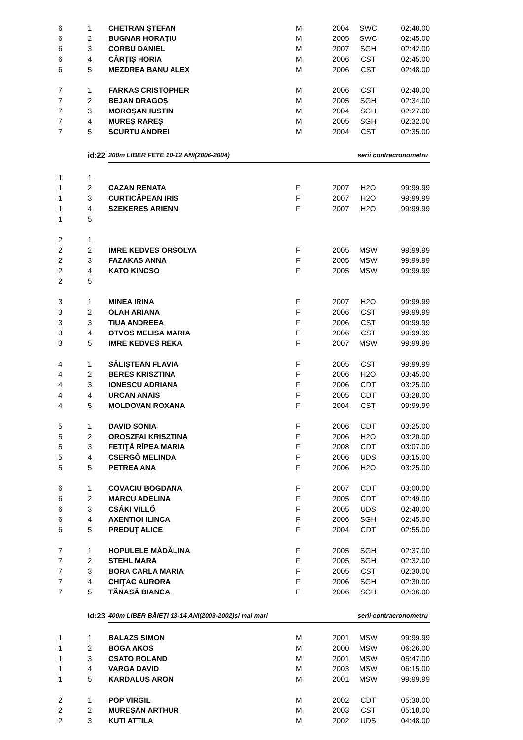| 6 | 1 | CHETRAN ȘTEFAN | M | 2004 | SWC | 02:48.00 |
| 6 | 2 | BUGNAR HORAȚIU | M | 2005 | SWC | 02:45.00 |
| 6 | 3 | CORBU DANIEL | M | 2007 | SGH | 02:42.00 |
| 6 | 4 | CÂRȚIȘ HORIA | M | 2006 | CST | 02:45.00 |
| 6 | 5 | MEZDREA BANU ALEX | M | 2006 | CST | 02:48.00 |
| 7 | 1 | FARKAS CRISTOPHER | M | 2006 | CST | 02:40.00 |
| 7 | 2 | BEJAN DRAGOȘ | M | 2005 | SGH | 02:34.00 |
| 7 | 3 | MOROȘAN IUSTIN | M | 2004 | SGH | 02:27.00 |
| 7 | 4 | MUREȘ RAREȘ | M | 2005 | SGH | 02:32.00 |
| 7 | 5 | SCURTU ANDREI | M | 2004 | CST | 02:35.00 |
| | id:22 | 200m LIBER FETE 10-12 ANI(2006-2004) | | | serii contracronometru | |
| 1 | 1 | | | | | |
| 1 | 2 | CAZAN RENATA | F | 2007 | H2O | 99:99.99 |
| 1 | 3 | CURTICĂPEAN IRIS | F | 2007 | H2O | 99:99.99 |
| 1 | 4 | SZEKERES ARIENN | F | 2007 | H2O | 99:99.99 |
| 1 | 5 | | | | | |
| 2 | 1 | | | | | |
| 2 | 2 | IMRE KEDVES ORSOLYA | F | 2005 | MSW | 99:99.99 |
| 2 | 3 | FAZAKAS ANNA | F | 2005 | MSW | 99:99.99 |
| 2 | 4 | KATO KINCSO | F | 2005 | MSW | 99:99.99 |
| 2 | 5 | | | | | |
| 3 | 1 | MINEA IRINA | F | 2007 | H2O | 99:99.99 |
| 3 | 2 | OLAH ARIANA | F | 2006 | CST | 99:99.99 |
| 3 | 3 | TIUA ANDREEA | F | 2006 | CST | 99:99.99 |
| 3 | 4 | OTVOS MELISA MARIA | F | 2006 | CST | 99:99.99 |
| 3 | 5 | IMRE KEDVES REKA | F | 2007 | MSW | 99:99.99 |
| 4 | 1 | SĂLIȘTEAN FLAVIA | F | 2005 | CST | 99:99.99 |
| 4 | 2 | BERES KRISZTINA | F | 2006 | H2O | 03:45.00 |
| 4 | 3 | IONESCU ADRIANA | F | 2006 | CDT | 03:25.00 |
| 4 | 4 | URCAN ANAIS | F | 2005 | CDT | 03:28.00 |
| 4 | 5 | MOLDOVAN ROXANA | F | 2004 | CST | 99:99.99 |
| 5 | 1 | DAVID SONIA | F | 2006 | CDT | 03:25.00 |
| 5 | 2 | OROSZFAI KRISZTINA | F | 2006 | H2O | 03:20.00 |
| 5 | 3 | FETIŢĂ RÎPEA MARIA | F | 2008 | CDT | 03:07.00 |
| 5 | 4 | CSERGŐ MELINDA | F | 2006 | UDS | 03:15.00 |
| 5 | 5 | PETREA ANA | F | 2006 | H2O | 03:25.00 |
| 6 | 1 | COVACIU BOGDANA | F | 2007 | CDT | 03:00.00 |
| 6 | 2 | MARCU ADELINA | F | 2005 | CDT | 02:49.00 |
| 6 | 3 | CSÁKI VILLŐ | F | 2005 | UDS | 02:40.00 |
| 6 | 4 | AXENTIOI ILINCA | F | 2006 | SGH | 02:45.00 |
| 6 | 5 | PREDUŢ ALICE | F | 2004 | CDT | 02:55.00 |
| 7 | 1 | HOPULELE MĂDĂLINA | F | 2005 | SGH | 02:37.00 |
| 7 | 2 | STEHL MARA | F | 2005 | SGH | 02:32.00 |
| 7 | 3 | BORA CARLA MARIA | F | 2005 | CST | 02:30.00 |
| 7 | 4 | CHIȚAC AURORA | F | 2006 | SGH | 02:30.00 |
| 7 | 5 | TĂNASĂ BIANCA | F | 2006 | SGH | 02:36.00 |
| | id:23 | 400m LIBER BĂIEȚI 13-14 ANI(2003-2002)și mai mari | | | serii contracronometru | |
| 1 | 1 | BALAZS SIMON | M | 2001 | MSW | 99:99.99 |
| 1 | 2 | BOGA AKOS | M | 2000 | MSW | 06:26.00 |
| 1 | 3 | CSATO ROLAND | M | 2001 | MSW | 05:47.00 |
| 1 | 4 | VARGA DAVID | M | 2003 | MSW | 06:15.00 |
| 1 | 5 | KARDALUS ARON | M | 2001 | MSW | 99:99.99 |
| 2 | 1 | POP VIRGIL | M | 2002 | CDT | 05:30.00 |
| 2 | 2 | MUREȘAN ARTHUR | M | 2003 | CST | 05:18.00 |
| 2 | 3 | KUTI ATTILA | M | 2002 | UDS | 04:48.00 |